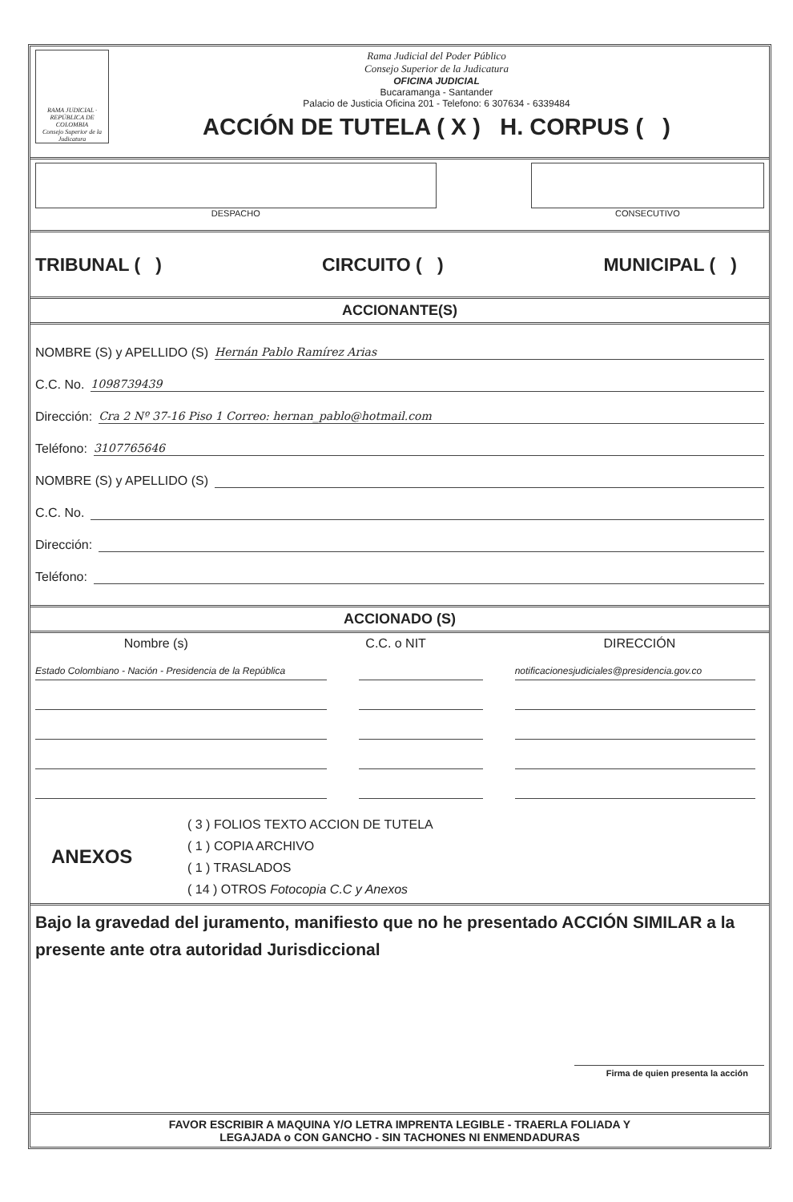RAMA JUDICIAL · REPÚBLICA DE COLOMBIA
Consejo Superior de la Judicatura
Rama Judicial del Poder Público
Consejo Superior de la Judicatura
OFICINA JUDICIAL
Bucaramanga - Santander
Palacio de Justicia Oficina 201 - Telefono: 6 307634 - 6339484
ACCIÓN DE TUTELA ( X ) H. CORPUS ( )
DESPACHO CONSECUTIVO
TRIBUNAL ( ) CIRCUITO ( ) MUNICIPAL ( )
ACCIONANTE(S)
NOMBRE (S) y APELLIDO (S) Hernán Pablo Ramírez Arias
C.C. No. 1098739439
Dirección: Cra 2 Nº 37-16 Piso 1 Correo: hernan_pablo@hotmail.com
Teléfono: 3107765646
NOMBRE (S) y APELLIDO (S)
C.C. No.
Dirección:
Teléfono:
ACCIONADO (S)
Nombre (s) C.C. o NIT DIRECCIÓN
Estado Colombiano - Nación - Presidencia de la República
notificacionesjudiciales@presidencia.gov.co
ANEXOS
( 3 ) FOLIOS TEXTO ACCION DE TUTELA
( 1 ) COPIA ARCHIVO
( 1 ) TRASLADOS
( 14 ) OTROS Fotocopia C.C y Anexos
Bajo la gravedad del juramento, manifiesto que no he presentado ACCIÓN SIMILAR a la presente ante otra autoridad Jurisdiccional
Firma de quien presenta la acción
FAVOR ESCRIBIR A MAQUINA Y/O LETRA IMPRENTA LEGIBLE - TRAERLA FOLIADA Y
LEGAJADA o CON GANCHO - SIN TACHONES NI ENMENDADURAS